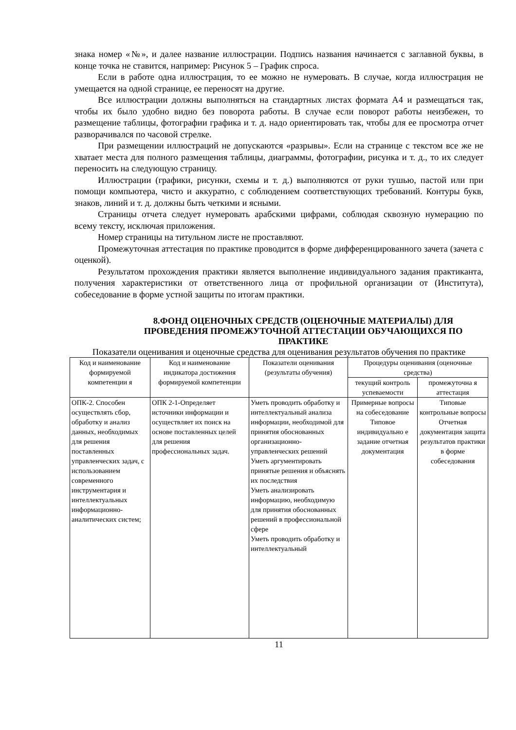знака номер «№», и далее название иллюстрации. Подпись названия начинается с заглавной буквы, в конце точка не ставится, например: Рисунок 5 – График спроса.
Если в работе одна иллюстрация, то ее можно не нумеровать. В случае, когда иллюстрация не умещается на одной странице, ее переносят на другие.
Все иллюстрации должны выполняться на стандартных листах формата А4 и размещаться так, чтобы их было удобно видно без поворота работы. В случае если поворот работы неизбежен, то размещение таблицы, фотографии графика и т. д. надо ориентировать так, чтобы для ее просмотра отчет разворачивался по часовой стрелке.
При размещении иллюстраций не допускаются «разрывы». Если на странице с текстом все же не хватает места для полного размещения таблицы, диаграммы, фотографии, рисунка и т. д., то их следует переносить на следующую страницу.
Иллюстрации (графики, рисунки, схемы и т. д.) выполняются от руки тушью, пастой или при помощи компьютера, чисто и аккуратно, с соблюдением соответствующих требований. Контуры букв, знаков, линий и т. д. должны быть четкими и ясными.
Страницы отчета следует нумеровать арабскими цифрами, соблюдая сквозную нумерацию по всему тексту, исключая приложения.
Номер страницы на титульном листе не проставляют.
Промежуточная аттестация по практике проводится в форме дифференцированного зачета (зачета с оценкой).
Результатом прохождения практики является выполнение индивидуального задания практиканта, получения характеристики от ответственного лица от профильной организации от (Института), собеседование в форме устной защиты по итогам практики.
8.ФОНД ОЦЕНОЧНЫХ СРЕДСТВ (ОЦЕНОЧНЫЕ МАТЕРИАЛЫ) ДЛЯ ПРОВЕДЕНИЯ ПРОМЕЖУТОЧНОЙ АТТЕСТАЦИИ ОБУЧАЮЩИХСЯ ПО ПРАКТИКЕ
Показатели оценивания и оценочные средства для оценивания результатов обучения по практике
| Код и наименование формируемой компетенции я | Код и наименование индикатора достижения формируемой компетенции | Показатели оценивания (результаты обучения) | Процедуры оценивания (оценочные средства) | |
| --- | --- | --- | --- | --- |
| | | | текущий контроль успеваемости | промежуточна я аттестация |
| ОПК-2. Способен осуществлять сбор, обработку и анализ данных, необходимых для решения поставленных управленческих задач, с использованием современного инструментария и интеллектуальных информационно-аналитических систем; | ОПК 2-1-Определяет источники информации и осуществляет их поиск на основе поставленных целей для решения профессиональных задач. | Уметь проводить обработку и интеллектуальный анализа информации, необходимой для принятия обоснованных организационно-управленческих решений Уметь аргументировать принятые решения и объяснять их последствия Уметь анализировать информацию, необходимую для принятия обоснованных решений в профессиональной сфере Уметь проводить обработку и интеллектуальный | Примерные вопросы на собеседование Типовое индивидуально е задание отчетная документация | Типовые контрольные вопросы Отчетная документация защита результатов практики в форме собеседования |
11